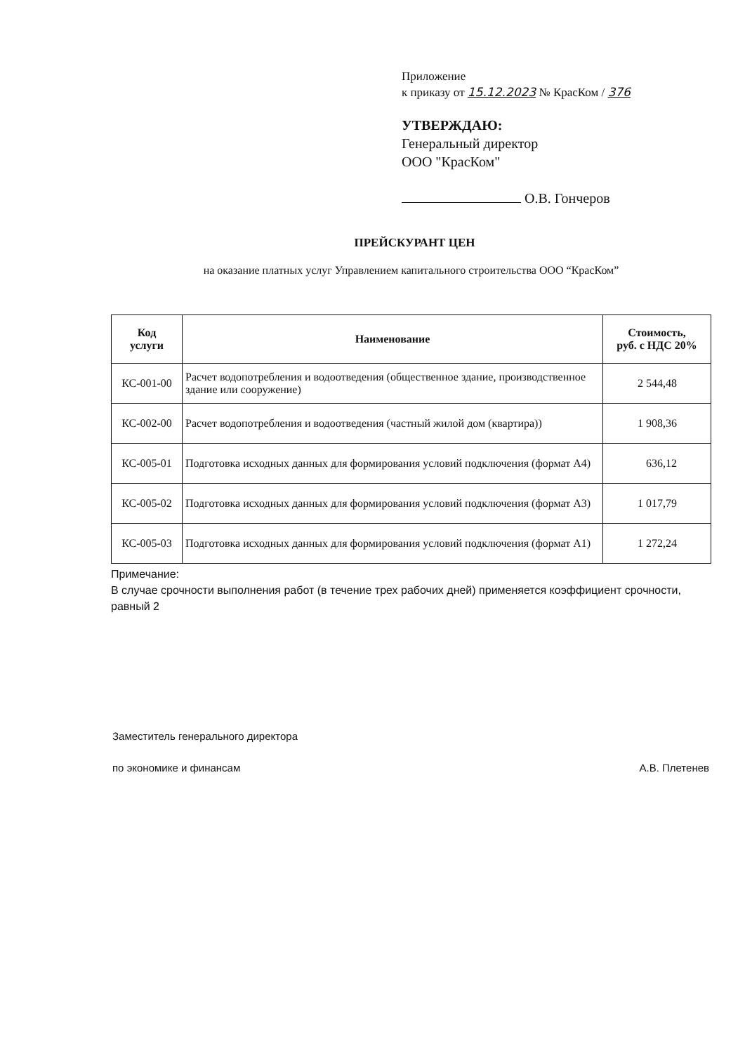Приложение
к приказу от 15.12.2023 № КрасКом / 376
УТВЕРЖДАЮ:
Генеральный директор
ООО "КрасКом"
О.В. Гончеров
ПРЕЙСКУРАНТ ЦЕН
на оказание платных услуг Управлением капитального строительства ООО “КрасКом”
| Код услуги | Наименование | Стоимость, руб. с НДС 20% |
| --- | --- | --- |
| КС-001-00 | Расчет водопотребления и водоотведения (общественное здание, производственное здание или сооружение) | 2 544,48 |
| КС-002-00 | Расчет водопотребления и водоотведения (частный жилой дом (квартира)) | 1 908,36 |
| КС-005-01 | Подготовка исходных данных для формирования условий подключения (формат А4) | 636,12 |
| КС-005-02 | Подготовка исходных данных для формирования условий подключения (формат А3) | 1 017,79 |
| КС-005-03 | Подготовка исходных данных для формирования условий подключения (формат А1) | 1 272,24 |
Примечание:
В случае срочности выполнения работ (в течение трех рабочих дней) применяется коэффициент срочности, равный 2
Заместитель генерального директора
по экономике и финансам А.В. Плетенев